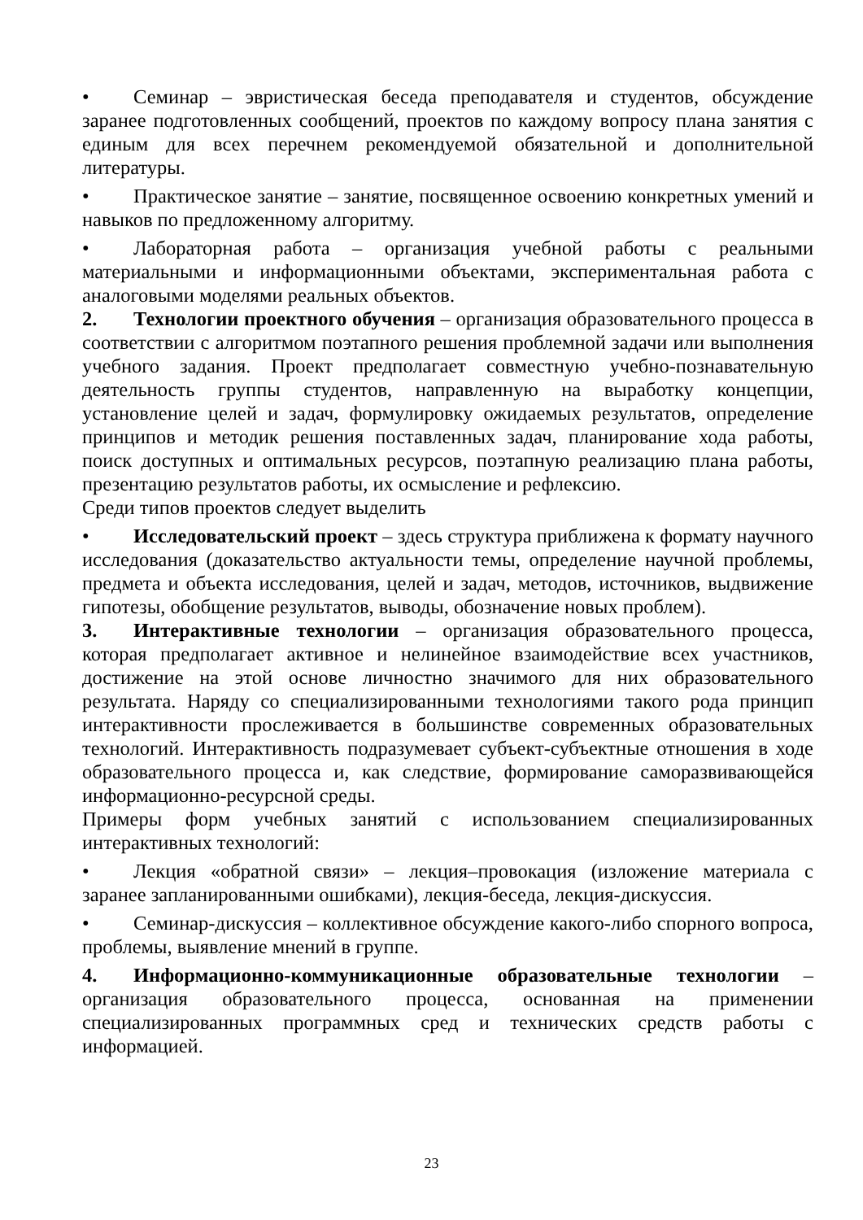• Семинар – эвристическая беседа преподавателя и студентов, обсуждение заранее подготовленных сообщений, проектов по каждому вопросу плана занятия с единым для всех перечнем рекомендуемой обязательной и дополнительной литературы.
• Практическое занятие – занятие, посвященное освоению конкретных умений и навыков по предложенному алгоритму.
• Лабораторная работа – организация учебной работы с реальными материальными и информационными объектами, экспериментальная работа с аналоговыми моделями реальных объектов.
2. Технологии проектного обучения – организация образовательного процесса в соответствии с алгоритмом поэтапного решения проблемной задачи или выполнения учебного задания. Проект предполагает совместную учебно-познавательную деятельность группы студентов, направленную на выработку концепции, установление целей и задач, формулировку ожидаемых результатов, определение принципов и методик решения поставленных задач, планирование хода работы, поиск доступных и оптимальных ресурсов, поэтапную реализацию плана работы, презентацию результатов работы, их осмысление и рефлексию.
Среди типов проектов следует выделить
• Исследовательский проект – здесь структура приближена к формату научного исследования (доказательство актуальности темы, определение научной проблемы, предмета и объекта исследования, целей и задач, методов, источников, выдвижение гипотезы, обобщение результатов, выводы, обозначение новых проблем).
3. Интерактивные технологии – организация образовательного процесса, которая предполагает активное и нелинейное взаимодействие всех участников, достижение на этой основе личностно значимого для них образовательного результата. Наряду со специализированными технологиями такого рода принцип интерактивности прослеживается в большинстве современных образовательных технологий. Интерактивность подразумевает субъект-субъектные отношения в ходе образовательного процесса и, как следствие, формирование саморазвивающейся информационно-ресурсной среды.
Примеры форм учебных занятий с использованием специализированных интерактивных технологий:
• Лекция «обратной связи» – лекция–провокация (изложение материала с заранее запланированными ошибками), лекция-беседа, лекция-дискуссия.
• Семинар-дискуссия – коллективное обсуждение какого-либо спорного вопроса, проблемы, выявление мнений в группе.
4. Информационно-коммуникационные образовательные технологии – организация образовательного процесса, основанная на применении специализированных программных сред и технических средств работы с информацией.
23